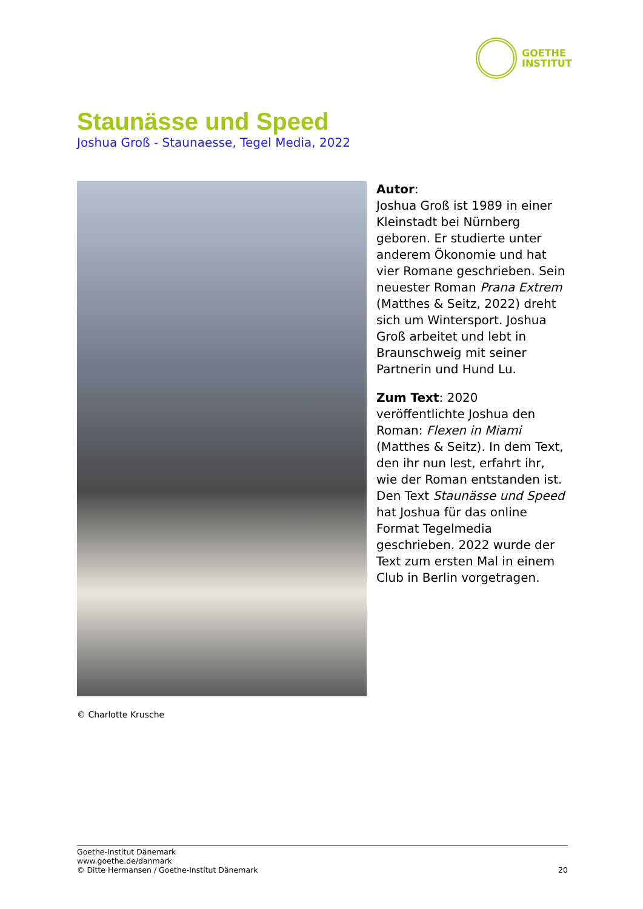GOETHE
INSTITUT
Staunässe und Speed
Joshua Groß - Staunaesse, Tegel Media, 2022
Autor:
Joshua Groß ist 1989 in einer Kleinstadt bei Nürnberg geboren. Er studierte unter anderem Ökonomie und hat vier Romane geschrieben. Sein neuester Roman Prana Extrem (Matthes & Seitz, 2022) dreht sich um Wintersport. Joshua Groß arbeitet und lebt in Braunschweig mit seiner Partnerin und Hund Lu.
Zum Text: 2020 veröffentlichte Joshua den Roman: Flexen in Miami (Matthes & Seitz). In dem Text, den ihr nun lest, erfahrt ihr, wie der Roman entstanden ist. Den Text Staunässe und Speed hat Joshua für das online Format Tegelmedia geschrieben. 2022 wurde der Text zum ersten Mal in einem Club in Berlin vorgetragen.
© Charlotte Krusche
Goethe-Institut Dänemark
www.goethe.de/danmark
© Ditte Hermansen / Goethe-Institut Dänemark
20